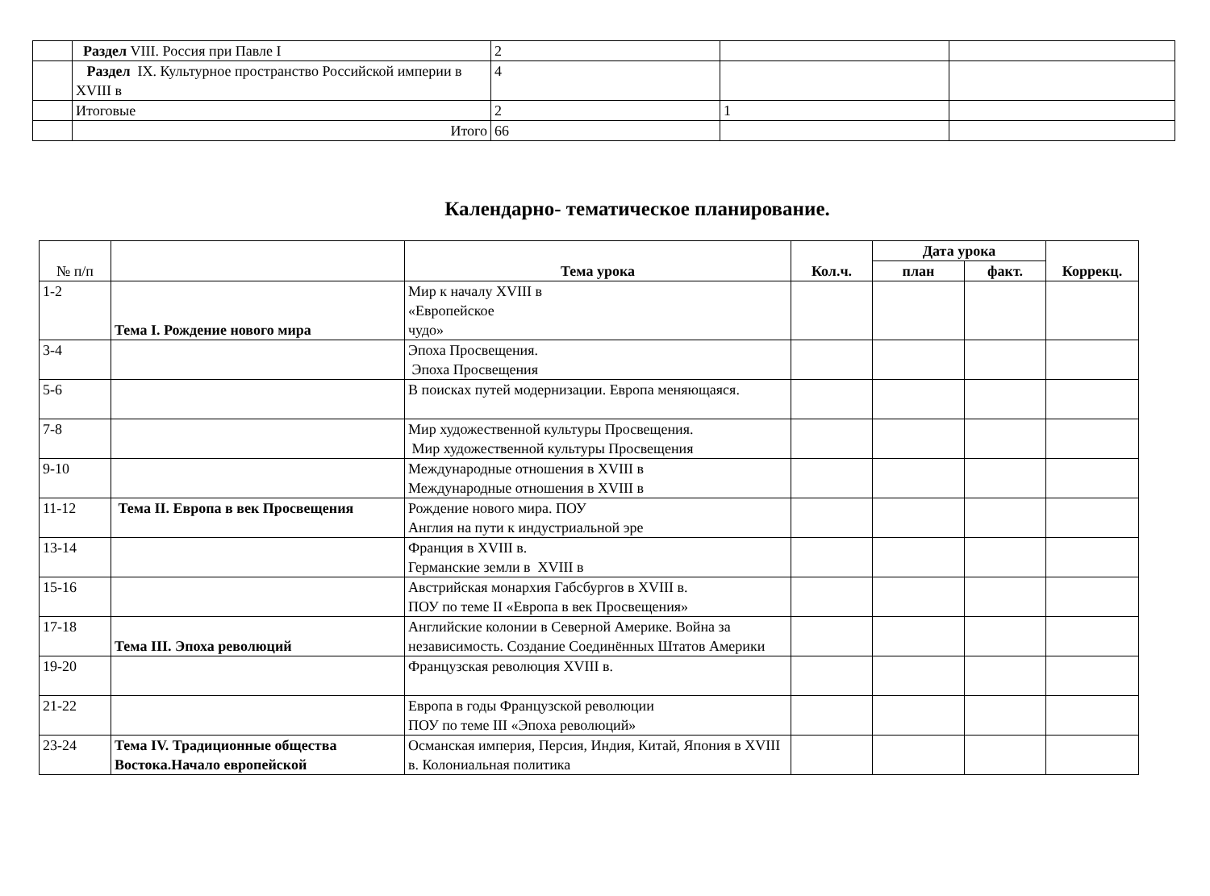| | Раздел VIII. Россия при Павле I | 2 | | |
| | Раздел IX. Культурное пространство Российской империи в XVIII в | 4 | | |
| | Итоговые | 2 | 1 | |
| | Итого | 66 | | |
Календарно- тематическое планирование.
| № п/п | | Тема урока | Кол.ч. | Дата урока | | Коррекц. |
| --- | --- | --- | --- | --- | --- | --- |
| | | | | план | факт. | |
| 1-2 | Тема I. Рождение нового мира | Мир к началу XVIII в «Европейское чудо» | | | | |
| 3-4 | | Эпоха Просвещения. Эпоха Просвещения | | | | |
| 5-6 | | В поисках путей модернизации. Европа меняющаяся. | | | | |
| 7-8 | | Мир художественной культуры Просвещения. Мир художественной культуры Просвещения | | | | |
| 9-10 | | Международные отношения в XVIII в Международные отношения в XVIII в | | | | |
| 11-12 | Тема II. Европа в век Просвещения | Рождение нового мира. ПОУ Англия на пути к индустриальной эре | | | | |
| 13-14 | | Франция в XVIII в. Германские земли в XVIII в | | | | |
| 15-16 | | Австрийская монархия Габсбургов в XVIII в. ПОУ по теме II «Европа в век Просвещения» | | | | |
| 17-18 | Тема III. Эпоха революций | Английские колонии в Северной Америке. Война за независимость. Создание Соединённых Штатов Америки | | | | |
| 19-20 | | Французская революция XVIII в. | | | | |
| 21-22 | | Европа в годы Французской революции ПОУ по теме III «Эпоха революций» | | | | |
| 23-24 | Тема IV. Традиционные общества Востока.Начало европейской | Османская империя, Персия, Индия, Китай, Япония в XVIII в. Колониальная политика | | | | |